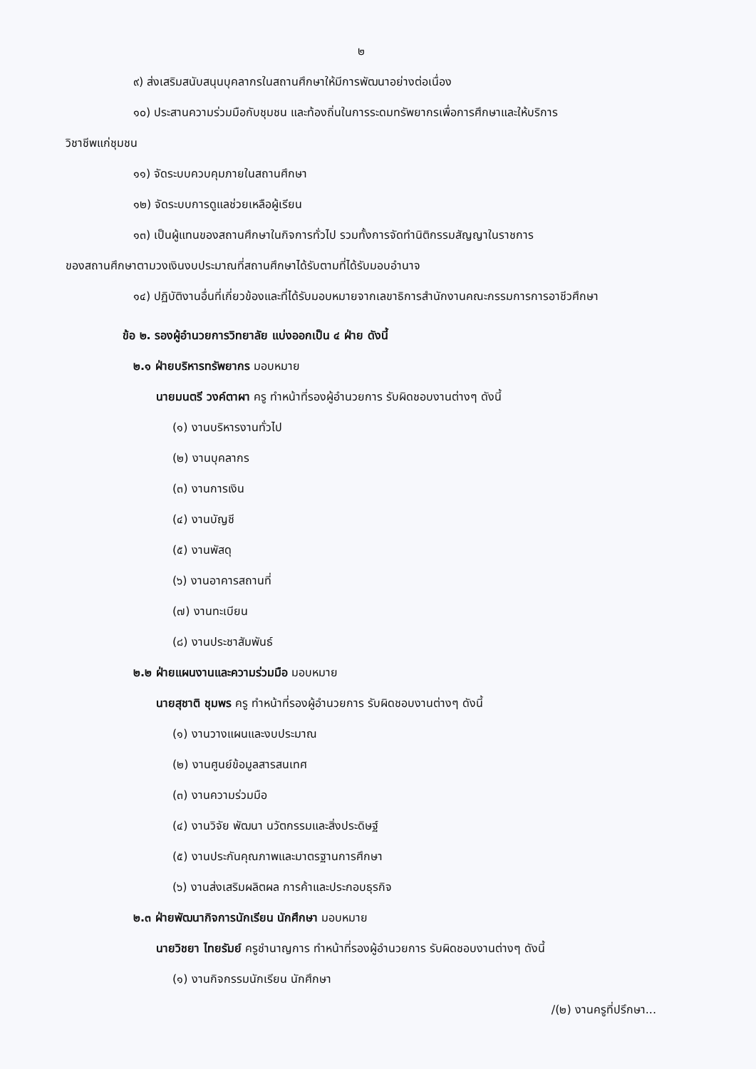๒
๙) ส่งเสริมสนับสนุนบุคลากรในสถานศึกษาให้มีการพัฒนาอย่างต่อเนื่อง
๑๐) ประสานความร่วมมือกับชุมชน และท้องถิ่นในการระดมทรัพยากรเพื่อการศึกษาและให้บริการ
วิชาชีพแก่ชุมชน
๑๑) จัดระบบควบคุมภายในสถานศึกษา
๑๒) จัดระบบการดูแลช่วยเหลือผู้เรียน
๑๓) เป็นผู้แทนของสถานศึกษาในกิจการทั่วไป รวมทั้งการจัดทำนิติกรรมสัญญาในราชการ
ของสถานศึกษาตามวงเงินงบประมาณที่สถานศึกษาได้รับตามที่ได้รับมอบอำนาจ
๑๔) ปฏิบัติงานอื่นที่เกี่ยวข้องและที่ได้รับมอบหมายจากเลขาธิการสำนักงานคณะกรรมการการอาชีวศึกษา
ข้อ ๒. รองผู้อำนวยการวิทยาลัย แบ่งออกเป็น ๔ ฝ่าย ดังนี้
๒.๑ ฝ่ายบริหารทรัพยากร มอบหมาย
นายมนตรี วงค์ตาผา ครู ทำหน้าที่รองผู้อำนวยการ รับผิดชอบงานต่างๆ ดังนี้
(๑) งานบริหารงานทั่วไป
(๒) งานบุคลากร
(๓) งานการเงิน
(๔) งานบัญชี
(๕) งานพัสดุ
(๖) งานอาคารสถานที่
(๗) งานทะเบียน
(๘) งานประชาสัมพันธ์
๒.๒ ฝ่ายแผนงานและความร่วมมือ มอบหมาย
นายสุชาติ ชุมพร ครู ทำหน้าที่รองผู้อำนวยการ รับผิดชอบงานต่างๆ ดังนี้
(๑) งานวางแผนและงบประมาณ
(๒) งานศูนย์ข้อมูลสารสนเทศ
(๓) งานความร่วมมือ
(๔) งานวิจัย พัฒนา นวัตกรรมและสิ่งประดิษฐ์
(๕) งานประกันคุณภาพและมาตรฐานการศึกษา
(๖) งานส่งเสริมผลิตผล การค้าและประกอบธุรกิจ
๒.๓ ฝ่ายพัฒนากิจการนักเรียน นักศึกษา มอบหมาย
นายวิชยา ไทยรัมย์ ครูชำนาญการ ทำหน้าที่รองผู้อำนวยการ รับผิดชอบงานต่างๆ ดังนี้
(๑) งานกิจกรรมนักเรียน นักศึกษา
/(๒) งานครูที่ปรึกษา...